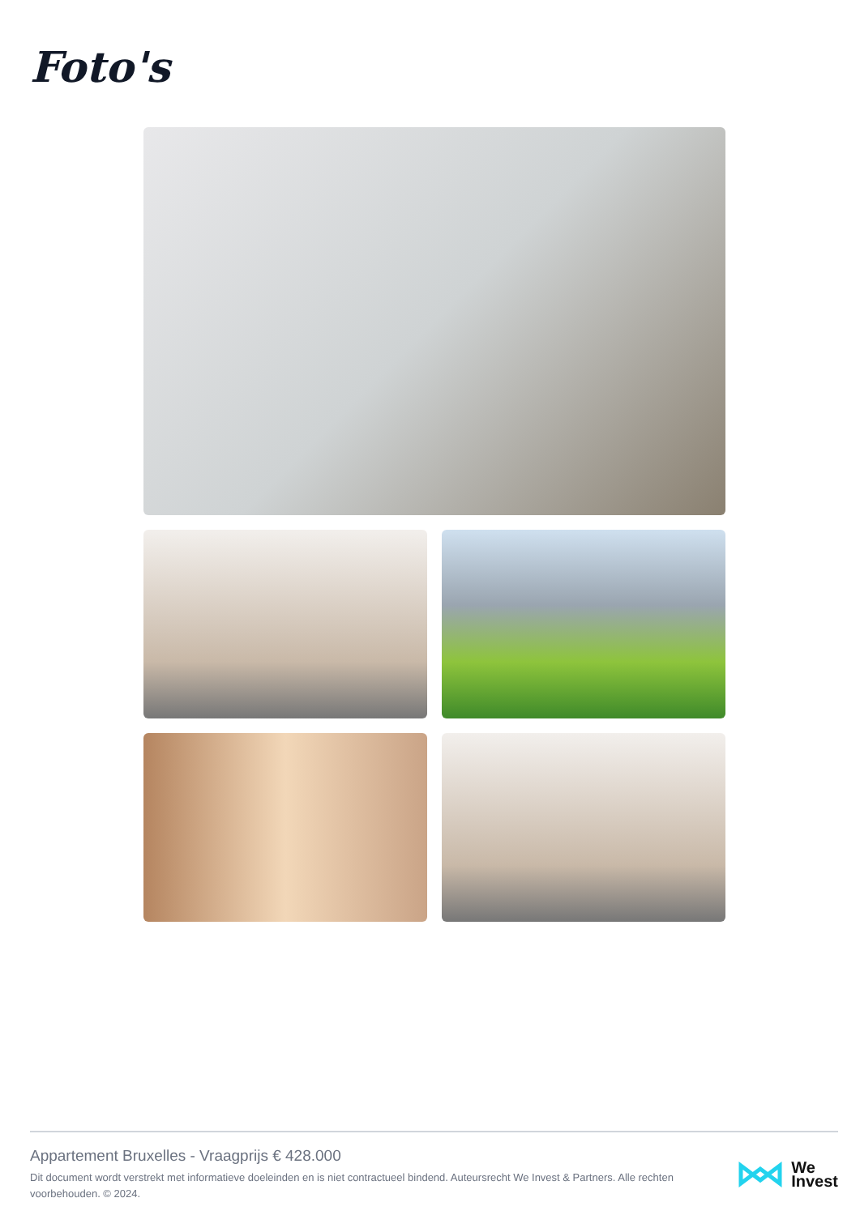Foto's
Appartement Bruxelles - Vraagprijs € 428.000
Dit document wordt verstrekt met informatieve doeleinden en is niet contractueel bindend. Auteursrecht We Invest & Partners. Alle rechten voorbehouden. © 2024.
We
Invest